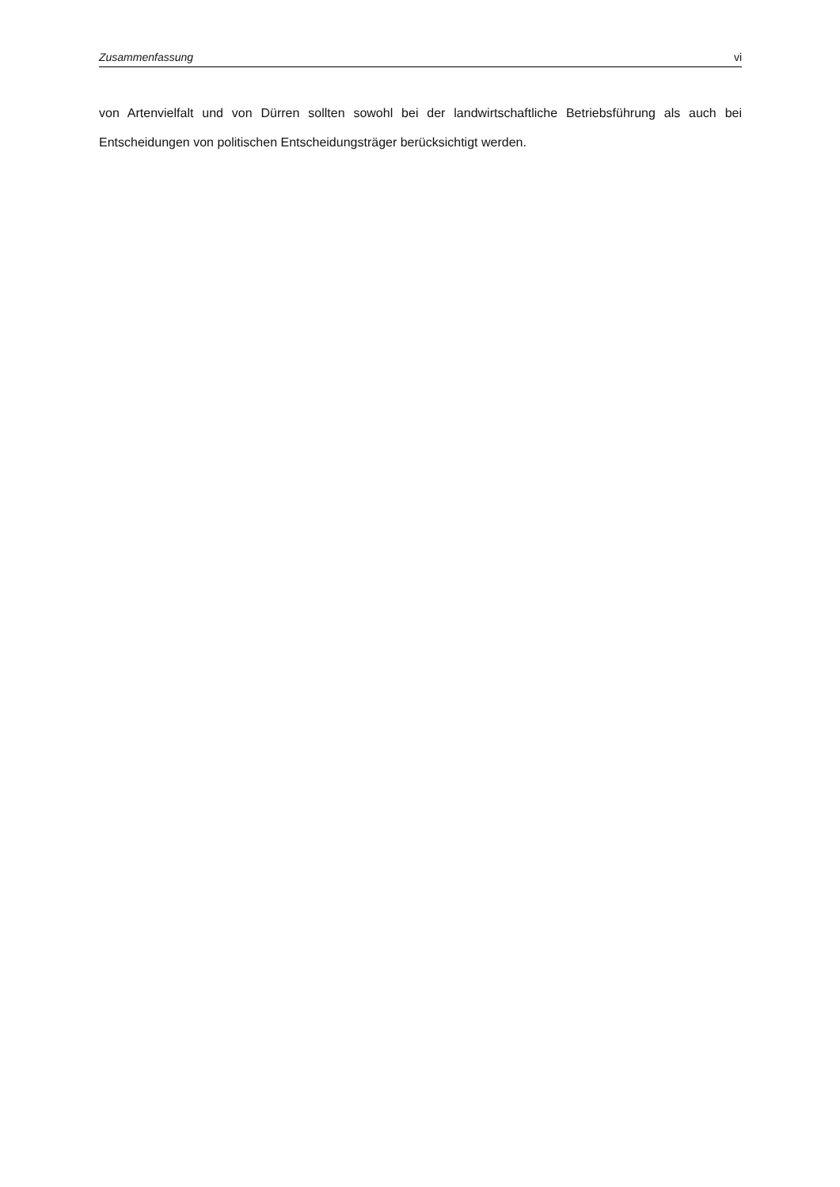Zusammenfassung vi
von Artenvielfalt und von Dürren sollten sowohl bei der landwirtschaftliche Betriebsführung als auch bei Entscheidungen von politischen Entscheidungsträger berücksichtigt werden.